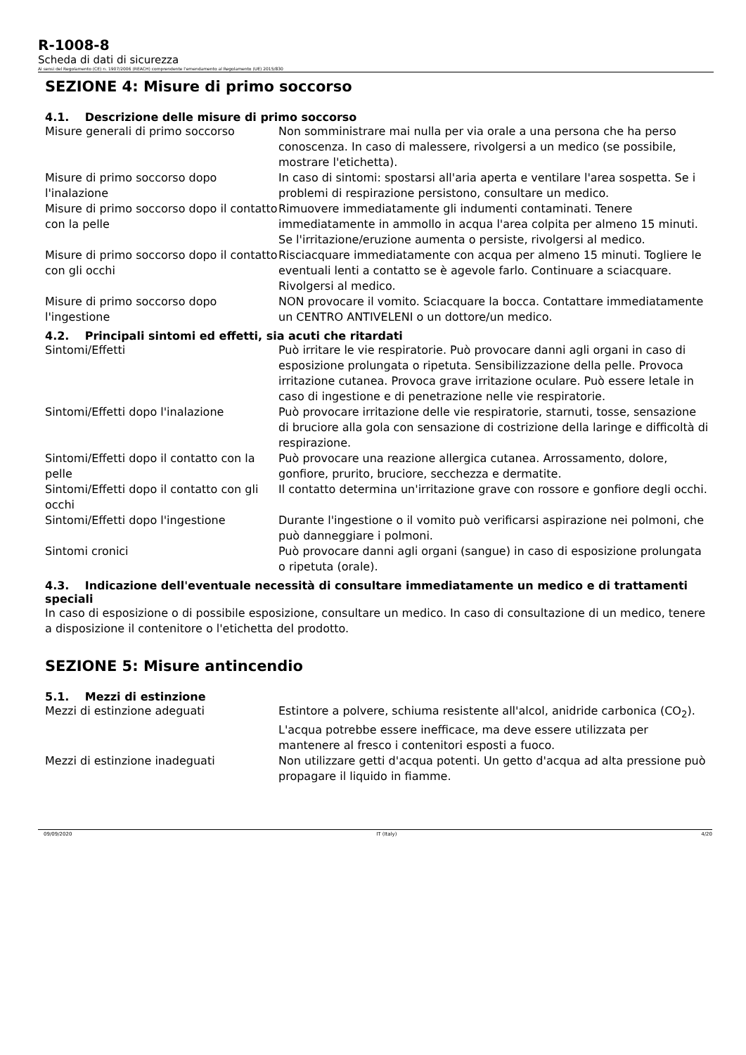R-1008-8
Scheda di dati di sicurezza
Ai sensi del Regolamento (CE) n. 1907/2006 (REACH) comprendente l'emendamento al Regolamento (UE) 2015/830
SEZIONE 4: Misure di primo soccorso
4.1. Descrizione delle misure di primo soccorso
| Misure generali di primo soccorso | Non somministrare mai nulla per via orale a una persona che ha perso conoscenza. In caso di malessere, rivolgersi a un medico (se possibile, mostrare l'etichetta). |
| Misure di primo soccorso dopo l'inalazione | In caso di sintomi: spostarsi all'aria aperta e ventilare l'area sospetta. Se i problemi di respirazione persistono, consultare un medico. |
| Misure di primo soccorso dopo il contatto con la pelle | Rimuovere immediatamente gli indumenti contaminati. Tenere immediatamente in ammollo in acqua l'area colpita per almeno 15 minuti. Se l'irritazione/eruzione aumenta o persiste, rivolgersi al medico. |
| Misure di primo soccorso dopo il contatto con gli occhi | Risciacquare immediatamente con acqua per almeno 15 minuti. Togliere le eventuali lenti a contatto se è agevole farlo. Continuare a sciacquare. Rivolgersi al medico. |
| Misure di primo soccorso dopo l'ingestione | NON provocare il vomito. Sciacquare la bocca. Contattare immediatamente un CENTRO ANTIVELENI o un dottore/un medico. |
4.2. Principali sintomi ed effetti, sia acuti che ritardati
| Sintomi/Effetti | Può irritare le vie respiratorie. Può provocare danni agli organi in caso di esposizione prolungata o ripetuta. Sensibilizzazione della pelle. Provoca irritazione cutanea. Provoca grave irritazione oculare. Può essere letale in caso di ingestione e di penetrazione nelle vie respiratorie. |
| Sintomi/Effetti dopo l'inalazione | Può provocare irritazione delle vie respiratorie, starnuti, tosse, sensazione di bruciore alla gola con sensazione di costrizione della laringe e difficoltà di respirazione. |
| Sintomi/Effetti dopo il contatto con la pelle | Può provocare una reazione allergica cutanea. Arrossamento, dolore, gonfiore, prurito, bruciore, secchezza e dermatite. |
| Sintomi/Effetti dopo il contatto con gli occhi | Il contatto determina un'irritazione grave con rossore e gonfiore degli occhi. |
| Sintomi/Effetti dopo l'ingestione | Durante l'ingestione o il vomito può verificarsi aspirazione nei polmoni, che può danneggiare i polmoni. |
| Sintomi cronici | Può provocare danni agli organi (sangue) in caso di esposizione prolungata o ripetuta (orale). |
4.3. Indicazione dell'eventuale necessità di consultare immediatamente un medico e di trattamenti speciali
In caso di esposizione o di possibile esposizione, consultare un medico. In caso di consultazione di un medico, tenere a disposizione il contenitore o l'etichetta del prodotto.
SEZIONE 5: Misure antincendio
5.1. Mezzi di estinzione
| Mezzi di estinzione adeguati | Estintore a polvere, schiuma resistente all'alcol, anidride carbonica (CO<sub>2</sub>). L'acqua potrebbe essere inefficace, ma deve essere utilizzata per mantenere al fresco i contenitori esposti a fuoco. |
| Mezzi di estinzione inadeguati | Non utilizzare getti d'acqua potenti. Un getto d'acqua ad alta pressione può propagare il liquido in fiamme. |
09/09/2020 IT (Italy) 4/20